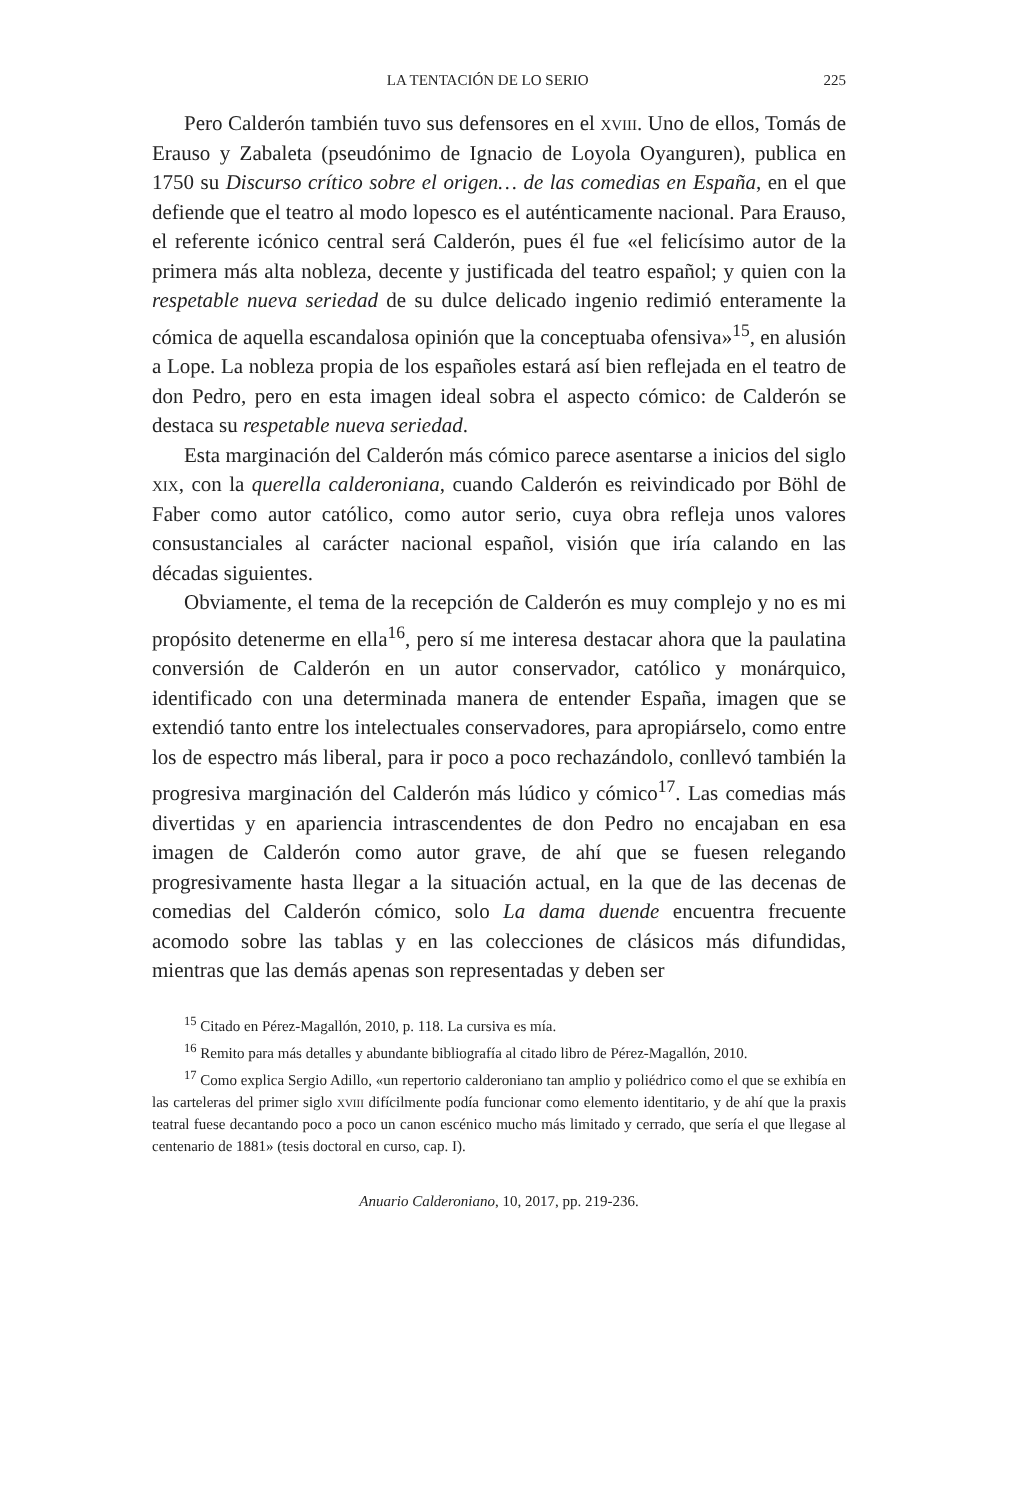LA TENTACIÓN DE LO SERIO 225
Pero Calderón también tuvo sus defensores en el xviii. Uno de ellos, Tomás de Erauso y Zabaleta (pseudónimo de Ignacio de Loyola Oyanguren), publica en 1750 su Discurso crítico sobre el origen… de las comedias en España, en el que defiende que el teatro al modo lopesco es el auténticamente nacional. Para Erauso, el referente icónico central será Calderón, pues él fue «el felicísimo autor de la primera más alta nobleza, decente y justificada del teatro español; y quien con la respetable nueva seriedad de su dulce delicado ingenio redimió enteramente la cómica de aquella escandalosa opinión que la conceptuaba ofensiva»<sup>15</sup>, en alusión a Lope. La nobleza propia de los españoles estará así bien reflejada en el teatro de don Pedro, pero en esta imagen ideal sobra el aspecto cómico: de Calderón se destaca su respetable nueva seriedad.
Esta marginación del Calderón más cómico parece asentarse a inicios del siglo xix, con la querella calderoniana, cuando Calderón es reivindicado por Böhl de Faber como autor católico, como autor serio, cuya obra refleja unos valores consustanciales al carácter nacional español, visión que iría calando en las décadas siguientes.
Obviamente, el tema de la recepción de Calderón es muy complejo y no es mi propósito detenerme en ella<sup>16</sup>, pero sí me interesa destacar ahora que la paulatina conversión de Calderón en un autor conservador, católico y monárquico, identificado con una determinada manera de entender España, imagen que se extendió tanto entre los intelectuales conservadores, para apropiárselo, como entre los de espectro más liberal, para ir poco a poco rechazándolo, conllevó también la progresiva marginación del Calderón más lúdico y cómico<sup>17</sup>. Las comedias más divertidas y en apariencia intrascendentes de don Pedro no encajaban en esa imagen de Calderón como autor grave, de ahí que se fuesen relegando progresivamente hasta llegar a la situación actual, en la que de las decenas de comedias del Calderón cómico, solo La dama duende encuentra frecuente acomodo sobre las tablas y en las colecciones de clásicos más difundidas, mientras que las demás apenas son representadas y deben ser
<sup>15</sup> Citado en Pérez-Magallón, 2010, p. 118. La cursiva es mía.
<sup>16</sup> Remito para más detalles y abundante bibliografía al citado libro de Pérez-Magallón, 2010.
<sup>17</sup> Como explica Sergio Adillo, «un repertorio calderoniano tan amplio y poliédrico como el que se exhibía en las carteleras del primer siglo xviii difícilmente podía funcionar como elemento identitario, y de ahí que la praxis teatral fuese decantando poco a poco un canon escénico mucho más limitado y cerrado, que sería el que llegase al centenario de 1881» (tesis doctoral en curso, cap. I).
Anuario Calderoniano, 10, 2017, pp. 219-236.